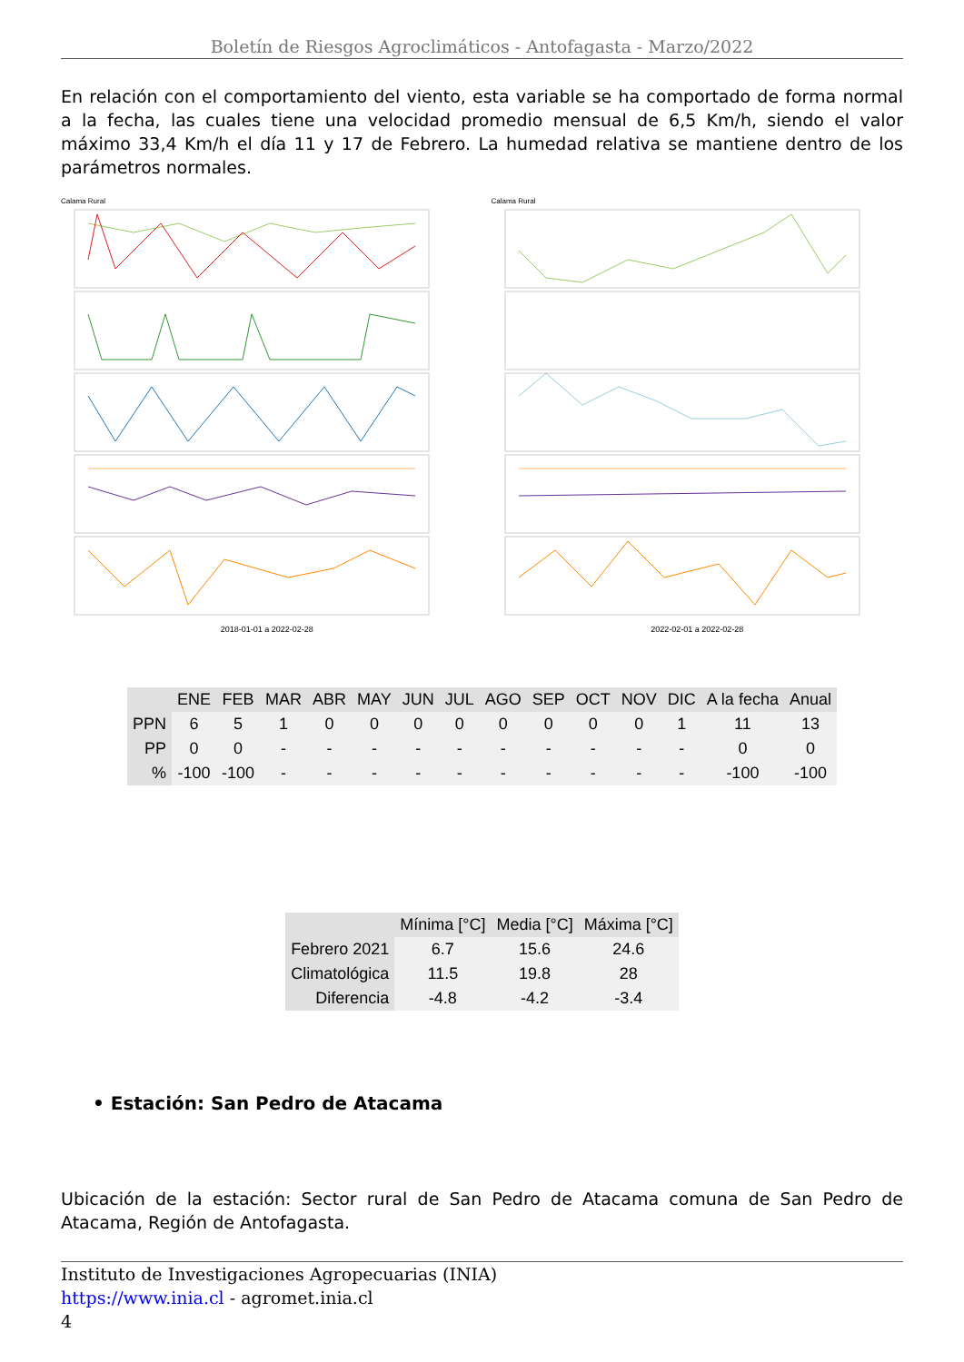Boletín de Riesgos Agroclimáticos - Antofagasta - Marzo/2022
En relación con el comportamiento del viento, esta variable se ha comportado de forma normal a la fecha, las cuales tiene una velocidad promedio mensual de 6,5 Km/h, siendo el valor máximo 33,4 Km/h el día 11 y 17 de Febrero. La humedad relativa se mantiene dentro de los parámetros normales.
Calama Rural
2018-01-01 a 2022-02-28
Calama Rural
2022-02-01 a 2022-02-28
| | ENE | FEB | MAR | ABR | MAY | JUN | JUL | AGO | SEP | OCT | NOV | DIC | A la fecha | Anual |
| --- | --- | --- | --- | --- | --- | --- | --- | --- | --- | --- | --- | --- | --- | --- |
| PPN | 6 | 5 | 1 | 0 | 0 | 0 | 0 | 0 | 0 | 0 | 0 | 1 | 11 | 13 |
| PP | 0 | 0 | - | - | - | - | - | - | - | - | - | - | 0 | 0 |
| % | -100 | -100 | - | - | - | - | - | - | - | - | - | - | -100 | -100 |
| | Mínima [°C] | Media [°C] | Máxima [°C] |
| --- | --- | --- | --- |
| Febrero 2021 | 6.7 | 15.6 | 24.6 |
| Climatológica | 11.5 | 19.8 | 28 |
| Diferencia | -4.8 | -4.2 | -3.4 |
• Estación: San Pedro de Atacama
Ubicación de la estación: Sector rural de San Pedro de Atacama comuna de San Pedro de Atacama, Región de Antofagasta.
Instituto de Investigaciones Agropecuarias (INIA)
https://www.inia.cl - agromet.inia.cl
4